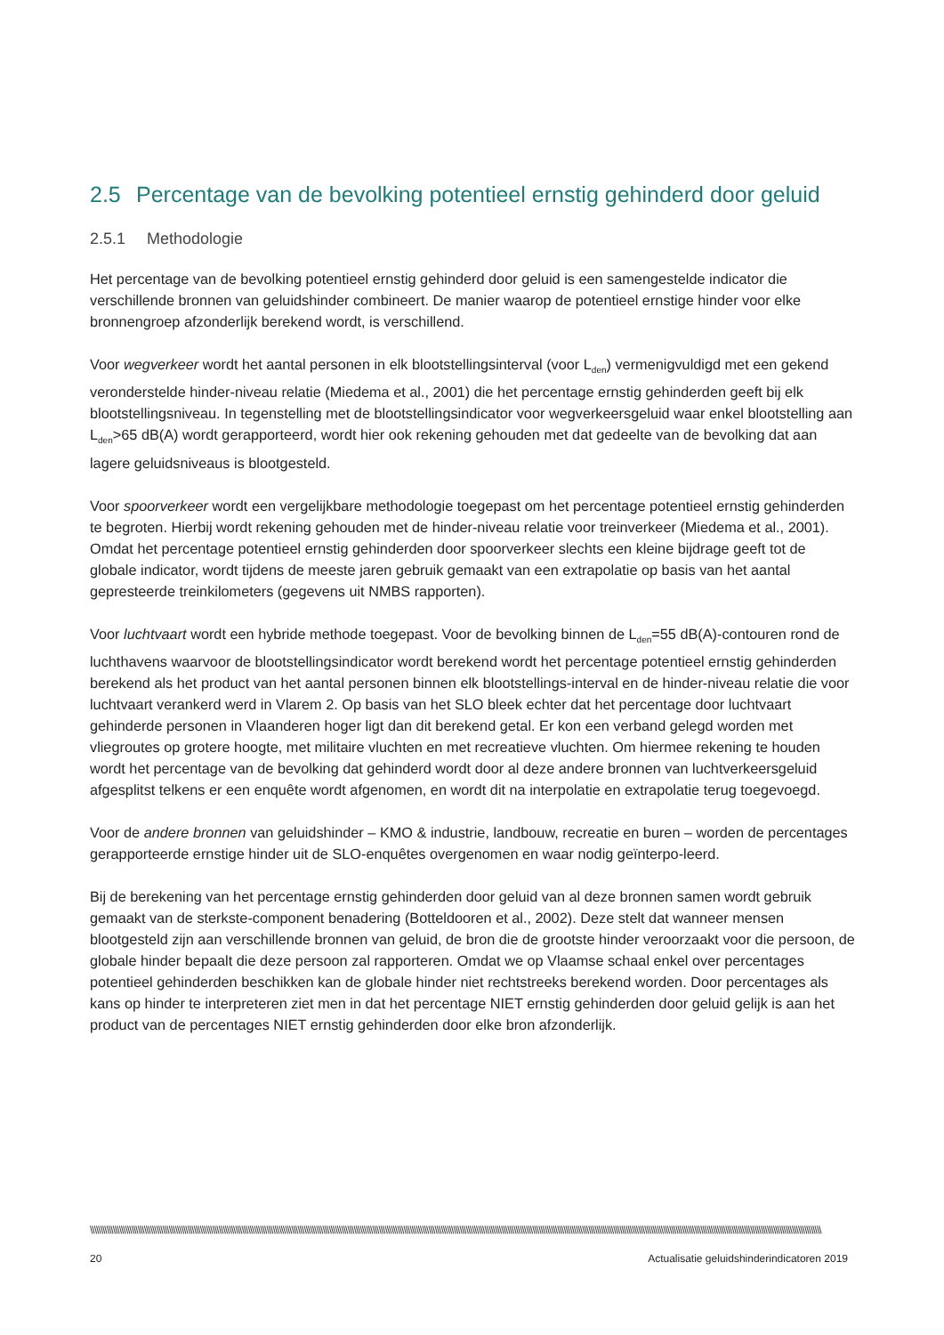2.5 Percentage van de bevolking potentieel ernstig gehinderd door geluid
2.5.1 Methodologie
Het percentage van de bevolking potentieel ernstig gehinderd door geluid is een samengestelde indicator die verschillende bronnen van geluidshinder combineert. De manier waarop de potentieel ernstige hinder voor elke bronnengroep afzonderlijk berekend wordt, is verschillend.
Voor wegverkeer wordt het aantal personen in elk blootstellingsinterval (voor L<sub>den</sub>) vermenigvuldigd met een gekend veronderstelde hinder-niveau relatie (Miedema et al., 2001) die het percentage ernstig gehinderden geeft bij elk blootstellingsniveau. In tegenstelling met de blootstellingsindicator voor wegverkeersgeluid waar enkel blootstelling aan L<sub>den</sub>>65 dB(A) wordt gerapporteerd, wordt hier ook rekening gehouden met dat gedeelte van de bevolking dat aan lagere geluidsniveaus is blootgesteld.
Voor spoorverkeer wordt een vergelijkbare methodologie toegepast om het percentage potentieel ernstig gehinderden te begroten. Hierbij wordt rekening gehouden met de hinder-niveau relatie voor treinverkeer (Miedema et al., 2001). Omdat het percentage potentieel ernstig gehinderden door spoorverkeer slechts een kleine bijdrage geeft tot de globale indicator, wordt tijdens de meeste jaren gebruik gemaakt van een extrapolatie op basis van het aantal gepresteerde treinkilometers (gegevens uit NMBS rapporten).
Voor luchtvaart wordt een hybride methode toegepast. Voor de bevolking binnen de L<sub>den</sub>=55 dB(A)-contouren rond de luchthavens waarvoor de blootstellingsindicator wordt berekend wordt het percentage potentieel ernstig gehinderden berekend als het product van het aantal personen binnen elk blootstellings-interval en de hinder-niveau relatie die voor luchtvaart verankerd werd in Vlarem 2. Op basis van het SLO bleek echter dat het percentage door luchtvaart gehinderde personen in Vlaanderen hoger ligt dan dit berekend getal. Er kon een verband gelegd worden met vliegroutes op grotere hoogte, met militaire vluchten en met recreatieve vluchten. Om hiermee rekening te houden wordt het percentage van de bevolking dat gehinderd wordt door al deze andere bronnen van luchtverkeersgeluid afgesplitst telkens er een enquête wordt afgenomen, en wordt dit na interpolatie en extrapolatie terug toegevoegd.
Voor de andere bronnen van geluidshinder – KMO & industrie, landbouw, recreatie en buren – worden de percentages gerapporteerde ernstige hinder uit de SLO-enquêtes overgenomen en waar nodig geïnterpo-leerd.
Bij de berekening van het percentage ernstig gehinderden door geluid van al deze bronnen samen wordt gebruik gemaakt van de sterkste-component benadering (Botteldooren et al., 2002). Deze stelt dat wanneer mensen blootgesteld zijn aan verschillende bronnen van geluid, de bron die de grootste hinder veroorzaakt voor die persoon, de globale hinder bepaalt die deze persoon zal rapporteren. Omdat we op Vlaamse schaal enkel over percentages potentieel gehinderden beschikken kan de globale hinder niet rechtstreeks berekend worden. Door percentages als kans op hinder te interpreteren ziet men in dat het percentage NIET ernstig gehinderden door geluid gelijk is aan het product van de percentages NIET ernstig gehinderden door elke bron afzonderlijk.
\\\\\\\\\\\\\\\\\\\\\\\\\\\\\\\\\\\\\\\\\\\\\\\\\\\\\\\\\\\\\\\\\\\\\\\\\\\\\\\\\\\\\\\\\\\\\\\\\\\\\\\\\\\\\\\\\\\\\\\\\\\\\\\\\\\\\\\\\\\\\\\\\\\\\\\\\\\\\\\\\\\\\\\\\\\\\\\\\\\\\\\\\\\\\\\\\\\\\\\\\\\\\\\\\\\\\\\\\\\\\\\\\\\\\\\\\\\\\\\\\\\\\\\\\\\\\\\\\\\\\\\\\\\\\\\\\\\\\\\\\\\\\\\\\\\\\\\\\\\\\\\\\\\\\\\\\\\\\\\\\\\\\\\\\\\\\\\\\\\\\\\\\\\\\\\\
20 Actualisatie geluidshinderindicatoren 2019